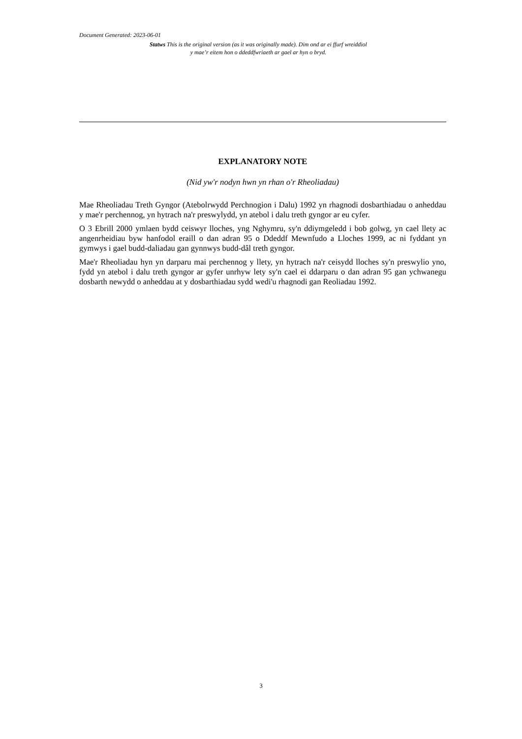Document Generated: 2023-06-01
Statws This is the original version (as it was originally made). Dim ond ar ei ffurf wreiddiol y mae’r eitem hon o ddeddfwriaeth ar gael ar hyn o bryd.
EXPLANATORY NOTE
(Nid yw'r nodyn hwn yn rhan o'r Rheoliadau)
Mae Rheoliadau Treth Gyngor (Atebolrwydd Perchnogion i Dalu) 1992 yn rhagnodi dosbarthiadau o anheddau y mae'r perchennog, yn hytrach na'r preswylydd, yn atebol i dalu treth gyngor ar eu cyfer.
O 3 Ebrill 2000 ymlaen bydd ceiswyr lloches, yng Nghymru, sy'n ddiymgeledd i bob golwg, yn cael llety ac angenrheidiau byw hanfodol eraill o dan adran 95 o Ddeddf Mewnfudo a Lloches 1999, ac ni fyddant yn gymwys i gael budd-daliadau gan gynnwys budd-dâl treth gyngor.
Mae'r Rheoliadau hyn yn darparu mai perchennog y llety, yn hytrach na'r ceisydd lloches sy'n preswylio yno, fydd yn atebol i dalu treth gyngor ar gyfer unrhyw lety sy'n cael ei ddarparu o dan adran 95 gan ychwanegu dosbarth newydd o anheddau at y dosbarthiadau sydd wedi'u rhagnodi gan Reoliadau 1992.
3